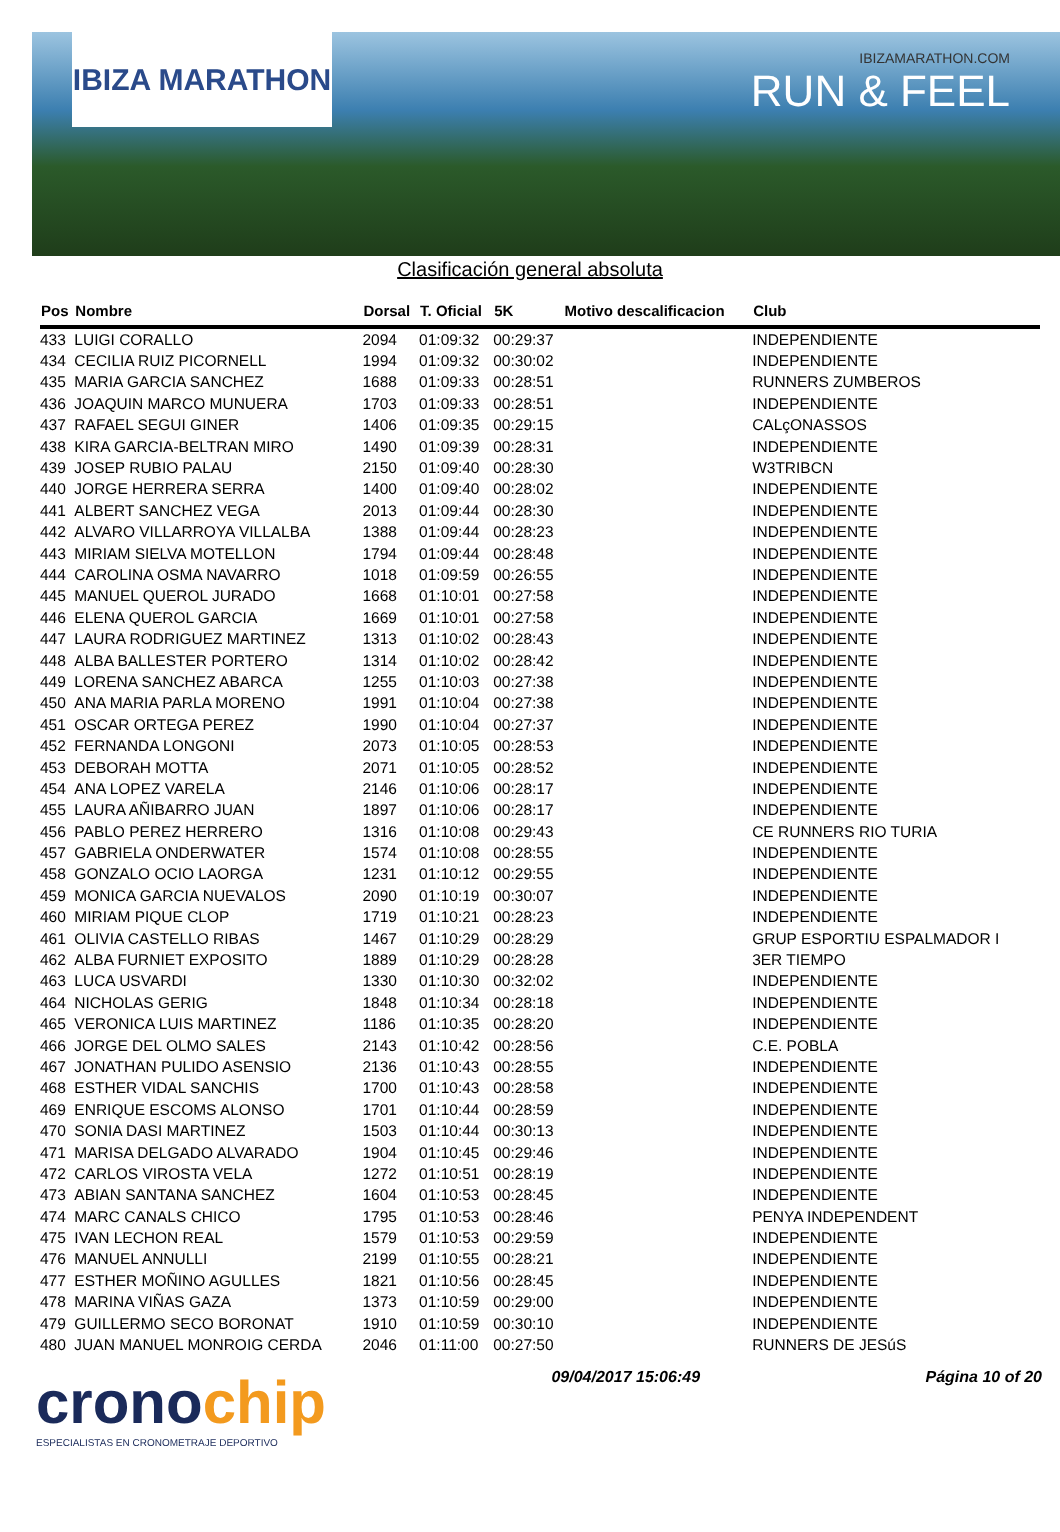IBIZA MARATHON
IBIZAMARATHON.COM
RUN & FEEL
Clasificación general absoluta
| Pos | Nombre | Dorsal | T. Oficial | 5K | Motivo descalificacion | Club |
| --- | --- | --- | --- | --- | --- | --- |
| 433 | LUIGI CORALLO | 2094 | 01:09:32 | 00:29:37 | | INDEPENDIENTE |
| 434 | CECILIA RUIZ PICORNELL | 1994 | 01:09:32 | 00:30:02 | | INDEPENDIENTE |
| 435 | MARIA GARCIA SANCHEZ | 1688 | 01:09:33 | 00:28:51 | | RUNNERS ZUMBEROS |
| 436 | JOAQUIN MARCO MUNUERA | 1703 | 01:09:33 | 00:28:51 | | INDEPENDIENTE |
| 437 | RAFAEL SEGUI GINER | 1406 | 01:09:35 | 00:29:15 | | CALçONASSOS |
| 438 | KIRA GARCIA-BELTRAN MIRO | 1490 | 01:09:39 | 00:28:31 | | INDEPENDIENTE |
| 439 | JOSEP RUBIO PALAU | 2150 | 01:09:40 | 00:28:30 | | W3TRIBCN |
| 440 | JORGE HERRERA SERRA | 1400 | 01:09:40 | 00:28:02 | | INDEPENDIENTE |
| 441 | ALBERT SANCHEZ VEGA | 2013 | 01:09:44 | 00:28:30 | | INDEPENDIENTE |
| 442 | ALVARO VILLARROYA VILLALBA | 1388 | 01:09:44 | 00:28:23 | | INDEPENDIENTE |
| 443 | MIRIAM SIELVA MOTELLON | 1794 | 01:09:44 | 00:28:48 | | INDEPENDIENTE |
| 444 | CAROLINA OSMA NAVARRO | 1018 | 01:09:59 | 00:26:55 | | INDEPENDIENTE |
| 445 | MANUEL QUEROL JURADO | 1668 | 01:10:01 | 00:27:58 | | INDEPENDIENTE |
| 446 | ELENA QUEROL GARCIA | 1669 | 01:10:01 | 00:27:58 | | INDEPENDIENTE |
| 447 | LAURA RODRIGUEZ MARTINEZ | 1313 | 01:10:02 | 00:28:43 | | INDEPENDIENTE |
| 448 | ALBA BALLESTER PORTERO | 1314 | 01:10:02 | 00:28:42 | | INDEPENDIENTE |
| 449 | LORENA SANCHEZ ABARCA | 1255 | 01:10:03 | 00:27:38 | | INDEPENDIENTE |
| 450 | ANA MARIA PARLA MORENO | 1991 | 01:10:04 | 00:27:38 | | INDEPENDIENTE |
| 451 | OSCAR ORTEGA PEREZ | 1990 | 01:10:04 | 00:27:37 | | INDEPENDIENTE |
| 452 | FERNANDA LONGONI | 2073 | 01:10:05 | 00:28:53 | | INDEPENDIENTE |
| 453 | DEBORAH MOTTA | 2071 | 01:10:05 | 00:28:52 | | INDEPENDIENTE |
| 454 | ANA LOPEZ VARELA | 2146 | 01:10:06 | 00:28:17 | | INDEPENDIENTE |
| 455 | LAURA AÑIBARRO JUAN | 1897 | 01:10:06 | 00:28:17 | | INDEPENDIENTE |
| 456 | PABLO PEREZ HERRERO | 1316 | 01:10:08 | 00:29:43 | | CE RUNNERS RIO TURIA |
| 457 | GABRIELA ONDERWATER | 1574 | 01:10:08 | 00:28:55 | | INDEPENDIENTE |
| 458 | GONZALO OCIO LAORGA | 1231 | 01:10:12 | 00:29:55 | | INDEPENDIENTE |
| 459 | MONICA GARCIA NUEVALOS | 2090 | 01:10:19 | 00:30:07 | | INDEPENDIENTE |
| 460 | MIRIAM PIQUE CLOP | 1719 | 01:10:21 | 00:28:23 | | INDEPENDIENTE |
| 461 | OLIVIA CASTELLO RIBAS | 1467 | 01:10:29 | 00:28:29 | | GRUP ESPORTIU ESPALMADOR I |
| 462 | ALBA FURNIET EXPOSITO | 1889 | 01:10:29 | 00:28:28 | | 3ER TIEMPO |
| 463 | LUCA USVARDI | 1330 | 01:10:30 | 00:32:02 | | INDEPENDIENTE |
| 464 | NICHOLAS GERIG | 1848 | 01:10:34 | 00:28:18 | | INDEPENDIENTE |
| 465 | VERONICA LUIS MARTINEZ | 1186 | 01:10:35 | 00:28:20 | | INDEPENDIENTE |
| 466 | JORGE DEL OLMO SALES | 2143 | 01:10:42 | 00:28:56 | | C.E. POBLA |
| 467 | JONATHAN PULIDO ASENSIO | 2136 | 01:10:43 | 00:28:55 | | INDEPENDIENTE |
| 468 | ESTHER VIDAL SANCHIS | 1700 | 01:10:43 | 00:28:58 | | INDEPENDIENTE |
| 469 | ENRIQUE ESCOMS ALONSO | 1701 | 01:10:44 | 00:28:59 | | INDEPENDIENTE |
| 470 | SONIA DASI MARTINEZ | 1503 | 01:10:44 | 00:30:13 | | INDEPENDIENTE |
| 471 | MARISA DELGADO ALVARADO | 1904 | 01:10:45 | 00:29:46 | | INDEPENDIENTE |
| 472 | CARLOS VIROSTA VELA | 1272 | 01:10:51 | 00:28:19 | | INDEPENDIENTE |
| 473 | ABIAN SANTANA SANCHEZ | 1604 | 01:10:53 | 00:28:45 | | INDEPENDIENTE |
| 474 | MARC CANALS CHICO | 1795 | 01:10:53 | 00:28:46 | | PENYA INDEPENDENT |
| 475 | IVAN LECHON REAL | 1579 | 01:10:53 | 00:29:59 | | INDEPENDIENTE |
| 476 | MANUEL ANNULLI | 2199 | 01:10:55 | 00:28:21 | | INDEPENDIENTE |
| 477 | ESTHER MOÑINO AGULLES | 1821 | 01:10:56 | 00:28:45 | | INDEPENDIENTE |
| 478 | MARINA VIÑAS GAZA | 1373 | 01:10:59 | 00:29:00 | | INDEPENDIENTE |
| 479 | GUILLERMO SECO BORONAT | 1910 | 01:10:59 | 00:30:10 | | INDEPENDIENTE |
| 480 | JUAN MANUEL MONROIG CERDA | 2046 | 01:11:00 | 00:27:50 | | RUNNERS DE JESúS |
cronochip
ESPECIALISTAS EN CRONOMETRAJE DEPORTIVO
09/04/2017 15:06:49 Página 10 of 20